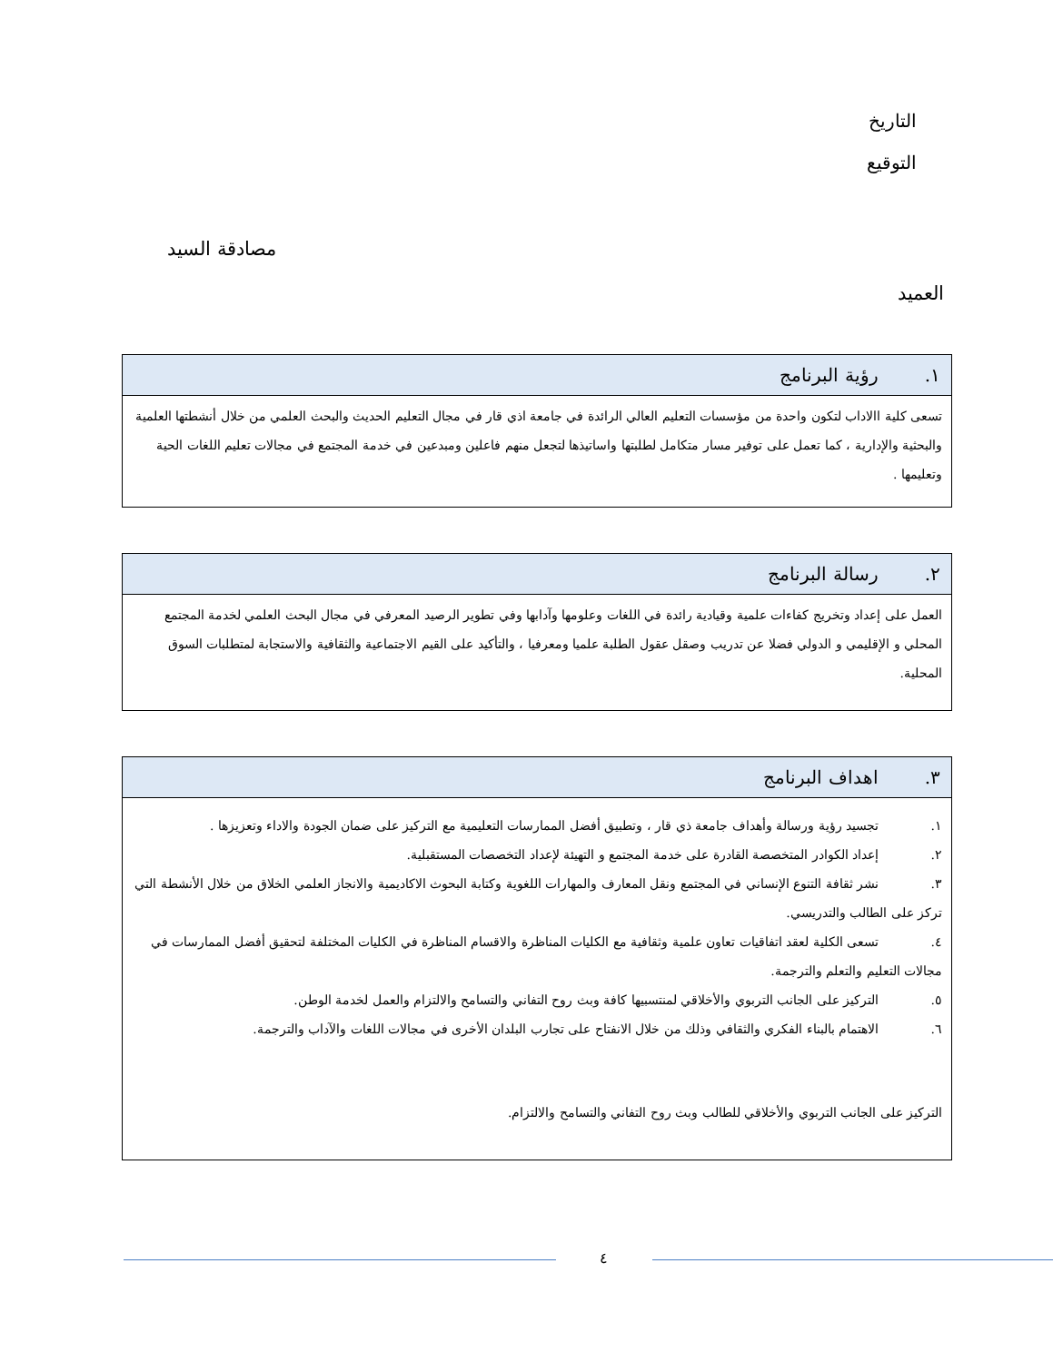التاريخ
التوقيع
مصادقة السيد
العميد
| ١. رؤية البرنامج |
| --- |
| تسعى كلية االاداب لتكون واحدة من مؤسسات التعليم العالي الرائدة في جامعة اذي قار في مجال التعليم الحديث والبحث العلمي من خلال أنشطتها العلمية والبحثية والإدارية ، كما تعمل على توفير مسار متكامل لطلبتها واساتيذها لتجعل منهم فاعلين ومبدعين في خدمة المجتمع في مجالات تعليم اللغات الحية وتعليمها . |
| ٢. رسالة البرنامج |
| --- |
| العمل على إعداد وتخريج كفاءات علمية وقيادية رائدة في اللغات وعلومها وآدابها وفي تطوير الرصيد المعرفي في مجال البحث العلمي لخدمة المجتمع المحلي و الإقليمي و الدولي فضلا عن تدريب وصقل عقول الطلبة علميا ومعرفيا ، والتأكيد على القيم الاجتماعية والثقافية والاستجابة لمتطلبات السوق المحلية. |
| ٣. اهداف البرنامج |
| --- |
| ١. تجسيد رؤية ورسالة وأهداف جامعة ذي قار ، وتطبيق أفضل الممارسات التعليمية مع التركيز على ضمان الجودة والاداء وتعزيزها . ٢. إعداد الكوادر المتخصصة القادرة على خدمة المجتمع و التهيئة لإعداد التخصصات المستقبلية. ٣. نشر ثقافة التنوع الإنساني في المجتمع ونقل المعارف والمهارات اللغوية وكتابة البحوث الاكاديمية والانجاز العلمي الخلاق من خلال الأنشطة التي تركز على الطالب والتدريسي. ٤. تسعى الكلية لعقد اتفاقيات تعاون علمية وثقافية مع الكليات المناظرة والاقسام المناظرة في الكليات المختلفة لتحقيق أفضل الممارسات في مجالات التعليم والتعلم والترجمة. ٥. التركيز على الجانب التربوي والأخلاقي لمنتسبيها كافة وبث روح التفاني والتسامح والالتزام والعمل لخدمة الوطن. ٦. الاهتمام بالبناء الفكري والثقافي وذلك من خلال الانفتاح على تجارب البلدان الأخرى في مجالات اللغات والآداب والترجمة. التركيز على الجانب التربوي والأخلاقي للطالب وبث روح التفاني والتسامح والالتزام. |
٤